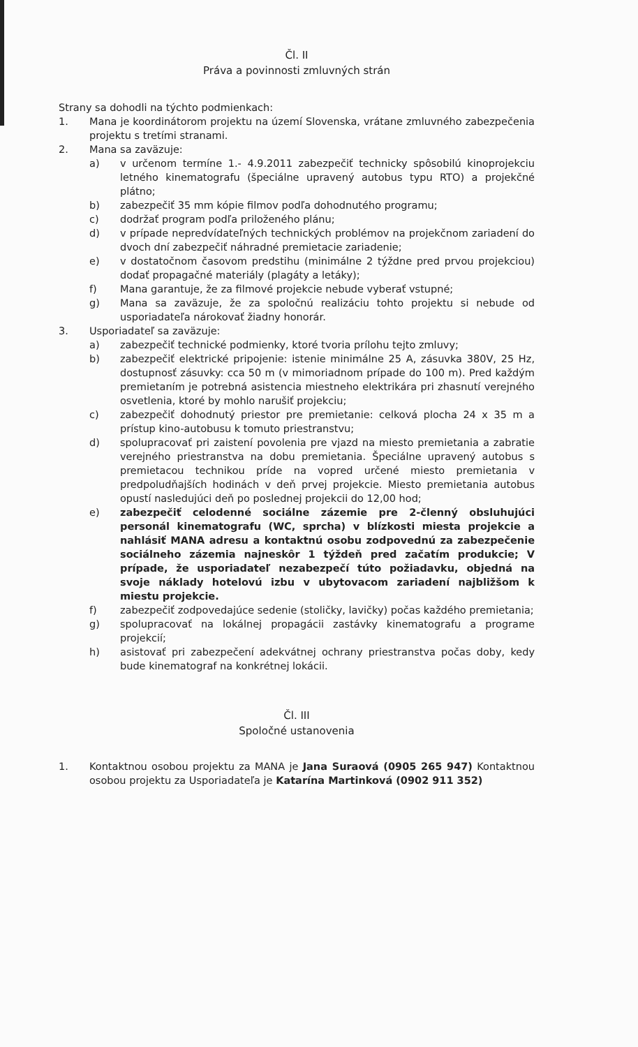Čl. II
Práva a povinnosti zmluvných strán
Strany sa dohodli na týchto podmienkach:
1. Mana je koordinátorom projektu na území Slovenska, vrátane zmluvného zabezpečenia projektu s tretími stranami.
2. Mana sa zaväzuje:
a) v určenom termíne 1.- 4.9.2011 zabezpečiť technicky spôsobilú kinoprojekciu letného kinematografu (špeciálne upravený autobus typu RTO) a projekčné plátno;
b) zabezpečiť 35 mm kópie filmov podľa dohodnutého programu;
c) dodržať program podľa priloženého plánu;
d) v prípade nepredvídateľných technických problémov na projekčnom zariadení do dvoch dní zabezpečiť náhradné premietacie zariadenie;
e) v dostatočnom časovom predstihu (minimálne 2 týždne pred prvou projekciou) dodať propagačné materiály (plagáty a letáky);
f) Mana garantuje, že za filmové projekcie nebude vyberať vstupné;
g) Mana sa zaväzuje, že za spoločnú realizáciu tohto projektu si nebude od usporiadateľa nárokovať žiadny honorár.
3. Usporiadateľ sa zaväzuje:
a) zabezpečiť technické podmienky, ktoré tvoria prílohu tejto zmluvy;
b) zabezpečiť elektrické pripojenie: istenie minimálne 25 A, zásuvka 380V, 25 Hz, dostupnosť zásuvky: cca 50 m (v mimoriadnom prípade do 100 m). Pred každým premietaním je potrebná asistencia miestneho elektrikára pri zhasnutí verejného osvetlenia, ktoré by mohlo narušiť projekciu;
c) zabezpečiť dohodnutý priestor pre premietanie: celková plocha 24 x 35 m a prístup kino-autobusu k tomuto priestranstvu;
d) spolupracovať pri zaistení povolenia pre vjazd na miesto premietania a zabratie verejného priestranstva na dobu premietania. Špeciálne upravený autobus s premietacou technikou príde na vopred určené miesto premietania v predpoludňajších hodinách v deň prvej projekcie. Miesto premietania autobus opustí nasledujúci deň po poslednej projekcii do 12,00 hod;
e) zabezpečiť celodenné sociálne zázemie pre 2-členný obsluhujúci personál kinematografu (WC, sprcha) v blízkosti miesta projekcie a nahlásiť MANA adresu a kontaktnú osobu zodpovednú za zabezpečenie sociálneho zázemia najneskôr 1 týždeň pred začatím produkcie; V prípade, že usporiadateľ nezabezpečí túto požiadavku, objedná na svoje náklady hotelovú izbu v ubytovacom zariadení najbližšom k miestu projekcie.
f) zabezpečiť zodpovedajúce sedenie (stoličky, lavičky) počas každého premietania;
g) spolupracovať na lokálnej propagácii zastávky kinematografu a programe projekcií;
h) asistovať pri zabezpečení adekvátnej ochrany priestranstva počas doby, kedy bude kinematograf na konkrétnej lokácii.
Čl. III
Spoločné ustanovenia
1. Kontaktnou osobou projektu za MANA je Jana Suraová (0905 265 947) Kontaktnou osobou projektu za Usporiadateľa je Katarína Martinková (0902 911 352)